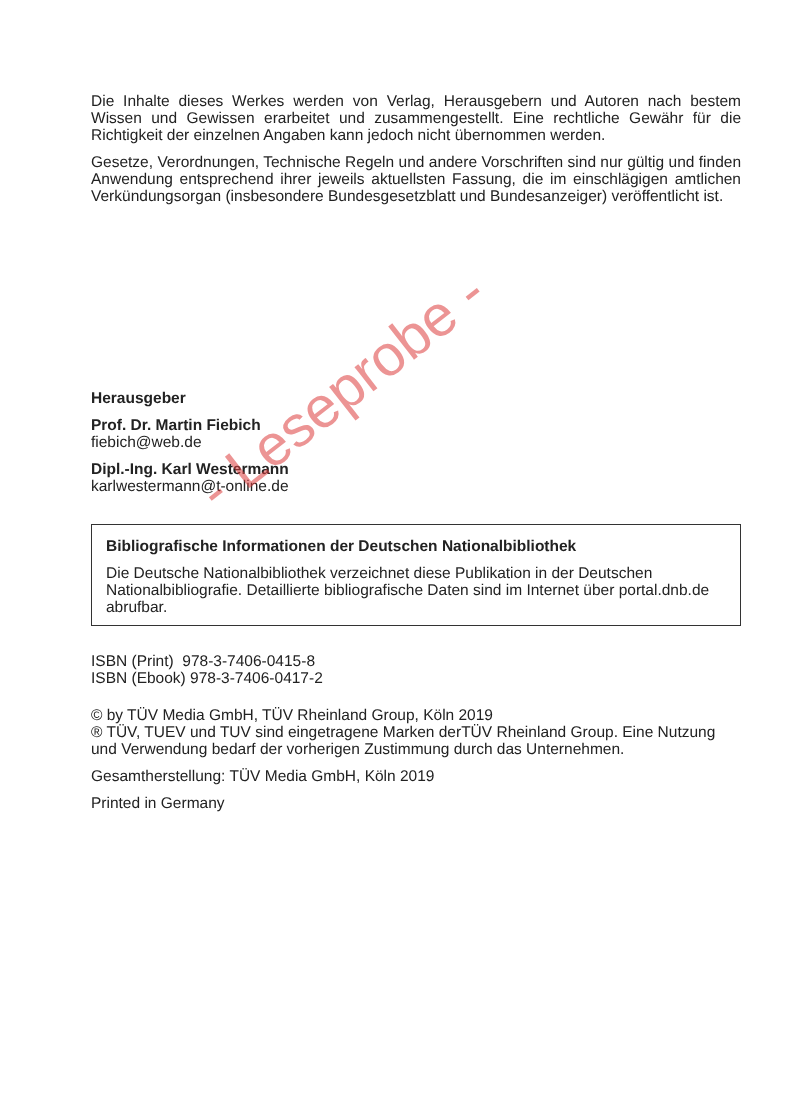Die Inhalte dieses Werkes werden von Verlag, Herausgebern und Autoren nach bestem Wissen und Gewissen erarbeitet und zusammengestellt. Eine rechtliche Gewähr für die Richtigkeit der einzelnen Angaben kann jedoch nicht übernommen werden.
Gesetze, Verordnungen, Technische Regeln und andere Vorschriften sind nur gültig und finden Anwendung entsprechend ihrer jeweils aktuellsten Fassung, die im einschlägigen amtlichen Verkündungsorgan (insbesondere Bundesgesetzblatt und Bundesanzeiger) veröffentlicht ist.
Herausgeber
Prof. Dr. Martin Fiebich
fiebich@web.de
Dipl.-Ing. Karl Westermann
karlwestermann@t-online.de
Bibliografische Informationen der Deutschen Nationalbibliothek
Die Deutsche Nationalbibliothek verzeichnet diese Publikation in der Deutschen Nationalbibliografie. Detaillierte bibliografische Daten sind im Internet über portal.dnb.de abrufbar.
ISBN (Print) 978-3-7406-0415-8
ISBN (Ebook) 978-3-7406-0417-2
© by TÜV Media GmbH, TÜV Rheinland Group, Köln 2019
® TÜV, TUEV und TUV sind eingetragene Marken derTÜV Rheinland Group. Eine Nutzung und Verwendung bedarf der vorherigen Zustimmung durch das Unternehmen.
Gesamtherstellung: TÜV Media GmbH, Köln 2019
Printed in Germany
- Leseprobe -